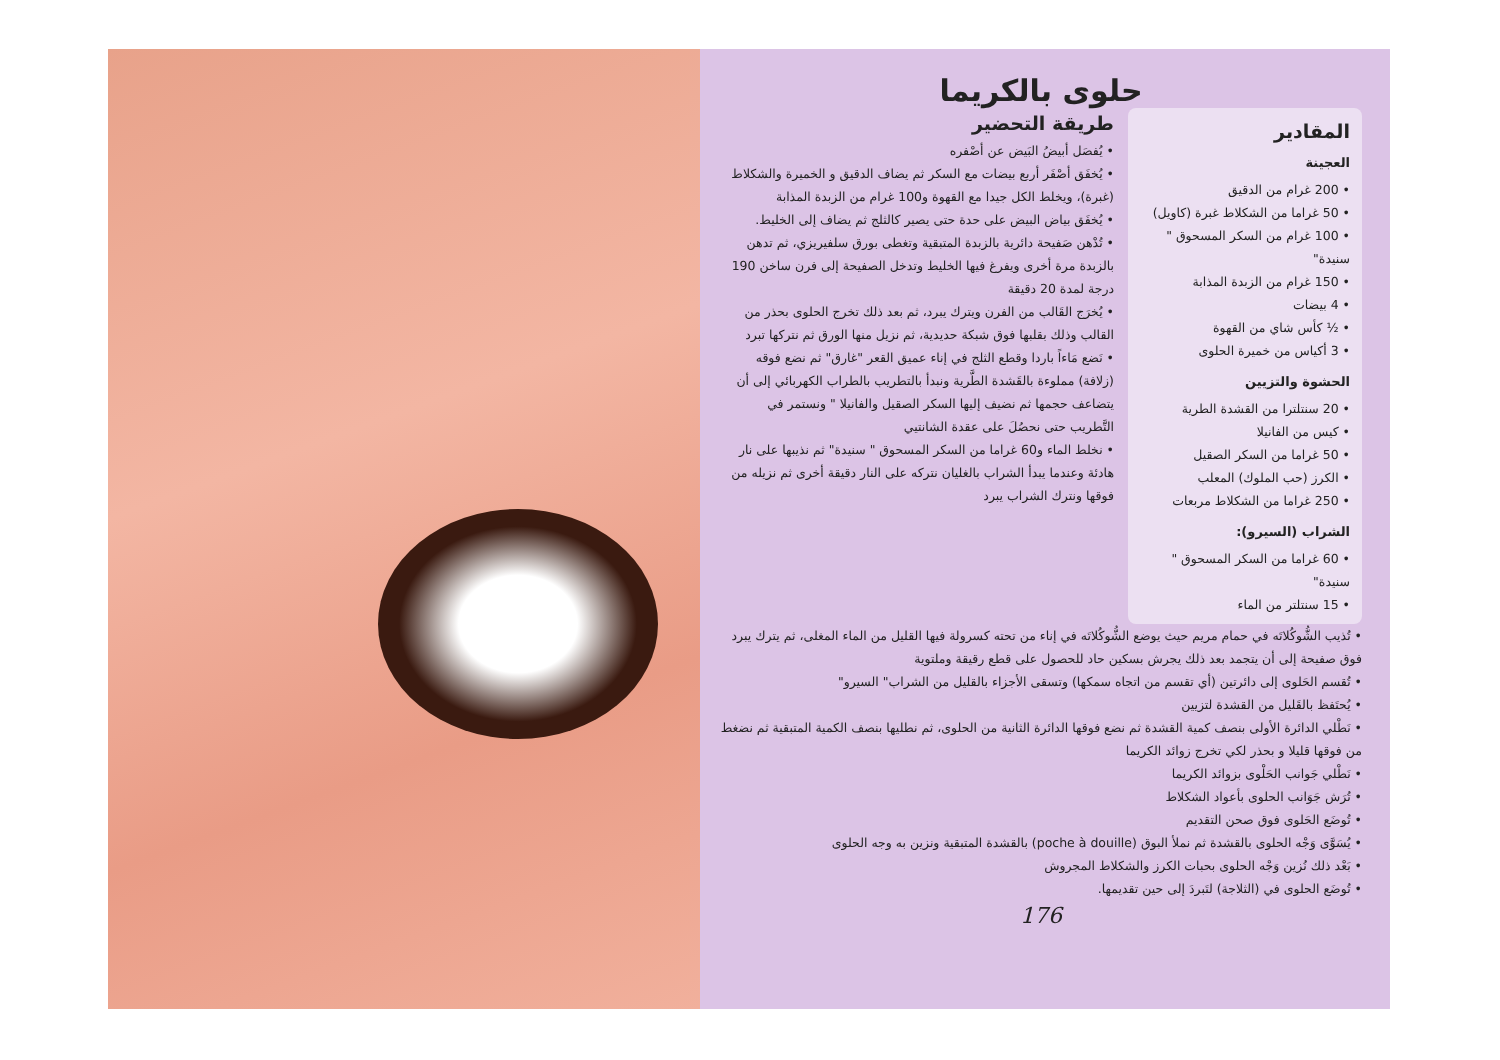حلوى بالكريما
المقادير
العجينة
• 200 غرام من الدقيق
• 50 غراما من الشكلاط غبرة (كاويل)
• 100 غرام من السكر المسحوق " سنيدة"
• 150 غرام من الزبدة المذابة
• 4 بيضات
• ½ كأس شاي من القهوة
• 3 أكياس من خميرة الحلوى
الحشوة والتزيين
• 20 سنتلترا من القشدة الطرية
• كيس من الفانيلا
• 50 غراما من السكر الصقيل
• الكرز (حب الملوك) المعلب
• 250 غراما من الشكلاط مربعات
الشراب (السيرو):
• 60 غراما من السكر المسحوق " سنيدة"
• 15 سنتلتر من الماء
طريقة التحضير
• يُفصَل أبيضُ البَيض عن أصْفره
• يُخفَق أصْفَر أربع بيضات مع السكر ثم يضاف الدقيق و الخميرة والشكلاط (غبرة)، ويخلط الكل جيدا مع القهوة و100 غرام من الزبدة المذابة
• يُخفَق بياض البيض على حدة حتى يصير كالثلج ثم يضاف إلى الخليط.
• تُدْهن صَفيحة دائرية بالزبدة المتبقية وتغطى بورق سلفيريزي، ثم تدهن بالزبدة مرة أخرى ويفرغ فيها الخليط وتدخل الصفيحة إلى فرن ساخن 190 درجة لمدة 20 دقيقة
• يُخرَج القَالب من الفرن ويترك يبرد، ثم بعد ذلك تخرج الحلوى بحذر من القالب وذلك بقلبها فوق شبكة حديدية، ثم نزيل منها الورق ثم نتركها تبرد
• نَضع مَاءاً باردا وقطع الثلج في إناء عميق القعر "غارق" ثم نضع فوقه (زلافة) مملوءة بالقَشدة الطَّرية ونبدأ بالتطريب بالطراب الكهربائي إلى أن يتضاعف حجمها ثم نضيف إليها السكر الصقيل والفانيلا " ونستمر في التَّطريب حتى نحصُلَ على عقدة الشانتيي
• نخلط الماء و60 غراما من السكر المسحوق " سنيدة" ثم نذيبها على نار هادئة وعندما يبدأ الشراب بالغليان نتركه على النار دقيقة أخرى ثم نزيله من فوقها ونترك الشراب يبرد
• تُذيب الشُّوكُلاتَه في حمام مريم حيث يوضع الشُّوكُلاتَه في إناء من تحته كسرولة فيها القليل من الماء المغلى، ثم يترك يبرد فوق صفيحة إلى أن يتجمد بعد ذلك يجرش بسكين حاد للحصول على قطع رقيقة وملتوية
• تُقسم الحَلوى إلى دائرتين (أي تقسم من اتجاه سمكها) وتسقى الأجزاء بالقليل من الشراب" السيرو"
• يُحتَفظ بالقَليل من القشدة لتزيين
• نَطْلي الدائرة الأولى بنصف كمية القشدة ثم نضع فوقها الدائرة الثانية من الحلوى، ثم نطليها بنصف الكمية المتبقية ثم نضغط من فوقها قليلا و بحذر لكي تخرج زوائد الكريما
• نَطْلي جَوانب الحَلْوى بزوائد الكريما
• تُرَش جَوَانب الحلوى بأعواد الشكلاط
• تُوضَع الحَلوى فوق صحن التقديم
• يُسَوَّى وَجْه الحلوى بالقشدة ثم نملأ البوق (poche à douille) بالقشدة المتبقية ونزين به وجه الحلوى
• بَعْد ذلك نُزين وَجْه الحلوى بحبات الكرز والشكلاط المجروش
• تُوضَع الحلوى في (الثلاجة) لتَبردَ إلى حين تقديمها.
176